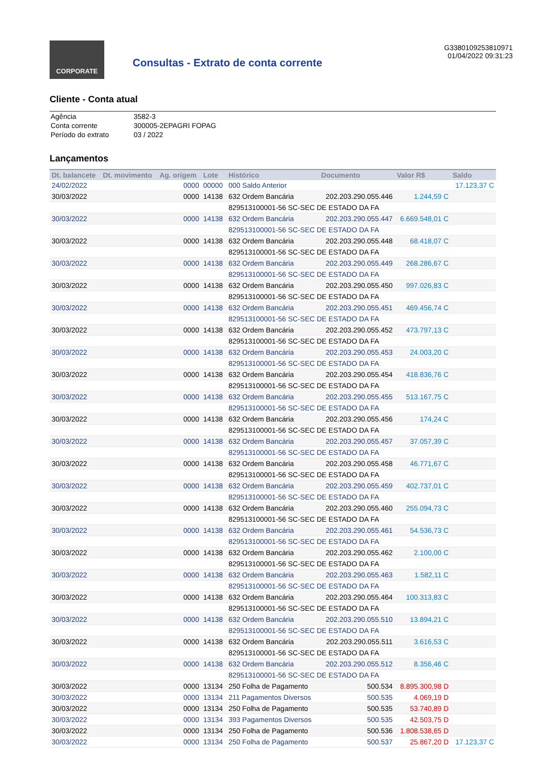CORPORATE
Consultas - Extrato de conta corrente
G3380109253810971
01/04/2022 09:31:23
Cliente - Conta atual
| Agência | 3582-3 |
| Conta corrente | 300005-2EPAGRI FOPAG |
| Período do extrato | 03 / 2022 |
Lançamentos
| Dt. balancete | Dt. movimento | Ag. origem | Lote | Histórico | Documento | Valor R$ | Saldo |
| --- | --- | --- | --- | --- | --- | --- | --- |
| 24/02/2022 | | 0000 | 00000 | 000 Saldo Anterior | | | 17.123,37 C |
| 30/03/2022 | | 0000 | 14138 | 632 Ordem Bancária | 202.203.290.055.446 | 1.244,59 C | |
| | | | | 829513100001-56 SC-SEC DE ESTADO DA FA | | | |
| 30/03/2022 | | 0000 | 14138 | 632 Ordem Bancária | 202.203.290.055.447 | 6.669.548,01 C | |
| | | | | 829513100001-56 SC-SEC DE ESTADO DA FA | | | |
| 30/03/2022 | | 0000 | 14138 | 632 Ordem Bancária | 202.203.290.055.448 | 68.418,07 C | |
| | | | | 829513100001-56 SC-SEC DE ESTADO DA FA | | | |
| 30/03/2022 | | 0000 | 14138 | 632 Ordem Bancária | 202.203.290.055.449 | 268.286,67 C | |
| | | | | 829513100001-56 SC-SEC DE ESTADO DA FA | | | |
| 30/03/2022 | | 0000 | 14138 | 632 Ordem Bancária | 202.203.290.055.450 | 997.026,83 C | |
| | | | | 829513100001-56 SC-SEC DE ESTADO DA FA | | | |
| 30/03/2022 | | 0000 | 14138 | 632 Ordem Bancária | 202.203.290.055.451 | 469.456,74 C | |
| | | | | 829513100001-56 SC-SEC DE ESTADO DA FA | | | |
| 30/03/2022 | | 0000 | 14138 | 632 Ordem Bancária | 202.203.290.055.452 | 473.797,13 C | |
| | | | | 829513100001-56 SC-SEC DE ESTADO DA FA | | | |
| 30/03/2022 | | 0000 | 14138 | 632 Ordem Bancária | 202.203.290.055.453 | 24.003,20 C | |
| | | | | 829513100001-56 SC-SEC DE ESTADO DA FA | | | |
| 30/03/2022 | | 0000 | 14138 | 632 Ordem Bancária | 202.203.290.055.454 | 418.836,76 C | |
| | | | | 829513100001-56 SC-SEC DE ESTADO DA FA | | | |
| 30/03/2022 | | 0000 | 14138 | 632 Ordem Bancária | 202.203.290.055.455 | 513.167,75 C | |
| | | | | 829513100001-56 SC-SEC DE ESTADO DA FA | | | |
| 30/03/2022 | | 0000 | 14138 | 632 Ordem Bancária | 202.203.290.055.456 | 174,24 C | |
| | | | | 829513100001-56 SC-SEC DE ESTADO DA FA | | | |
| 30/03/2022 | | 0000 | 14138 | 632 Ordem Bancária | 202.203.290.055.457 | 37.057,39 C | |
| | | | | 829513100001-56 SC-SEC DE ESTADO DA FA | | | |
| 30/03/2022 | | 0000 | 14138 | 632 Ordem Bancária | 202.203.290.055.458 | 46.771,67 C | |
| | | | | 829513100001-56 SC-SEC DE ESTADO DA FA | | | |
| 30/03/2022 | | 0000 | 14138 | 632 Ordem Bancária | 202.203.290.055.459 | 402.737,01 C | |
| | | | | 829513100001-56 SC-SEC DE ESTADO DA FA | | | |
| 30/03/2022 | | 0000 | 14138 | 632 Ordem Bancária | 202.203.290.055.460 | 255.094,73 C | |
| | | | | 829513100001-56 SC-SEC DE ESTADO DA FA | | | |
| 30/03/2022 | | 0000 | 14138 | 632 Ordem Bancária | 202.203.290.055.461 | 54.536,73 C | |
| | | | | 829513100001-56 SC-SEC DE ESTADO DA FA | | | |
| 30/03/2022 | | 0000 | 14138 | 632 Ordem Bancária | 202.203.290.055.462 | 2.100,00 C | |
| | | | | 829513100001-56 SC-SEC DE ESTADO DA FA | | | |
| 30/03/2022 | | 0000 | 14138 | 632 Ordem Bancária | 202.203.290.055.463 | 1.582,11 C | |
| | | | | 829513100001-56 SC-SEC DE ESTADO DA FA | | | |
| 30/03/2022 | | 0000 | 14138 | 632 Ordem Bancária | 202.203.290.055.464 | 100.313,83 C | |
| | | | | 829513100001-56 SC-SEC DE ESTADO DA FA | | | |
| 30/03/2022 | | 0000 | 14138 | 632 Ordem Bancária | 202.203.290.055.510 | 13.894,21 C | |
| | | | | 829513100001-56 SC-SEC DE ESTADO DA FA | | | |
| 30/03/2022 | | 0000 | 14138 | 632 Ordem Bancária | 202.203.290.055.511 | 3.616,53 C | |
| | | | | 829513100001-56 SC-SEC DE ESTADO DA FA | | | |
| 30/03/2022 | | 0000 | 14138 | 632 Ordem Bancária | 202.203.290.055.512 | 8.356,46 C | |
| | | | | 829513100001-56 SC-SEC DE ESTADO DA FA | | | |
| 30/03/2022 | | 0000 | 13134 | 250 Folha de Pagamento | 500.534 | 8.895.300,98 D | |
| 30/03/2022 | | 0000 | 13134 | 211 Pagamentos Diversos | 500.535 | 4.069,19 D | |
| 30/03/2022 | | 0000 | 13134 | 250 Folha de Pagamento | 500.535 | 53.740,89 D | |
| 30/03/2022 | | 0000 | 13134 | 393 Pagamentos Diversos | 500.535 | 42.503,75 D | |
| 30/03/2022 | | 0000 | 13134 | 250 Folha de Pagamento | 500.536 | 1.808.538,65 D | |
| 30/03/2022 | | 0000 | 13134 | 250 Folha de Pagamento | 500.537 | 25.867,20 D | 17.123,37 C |